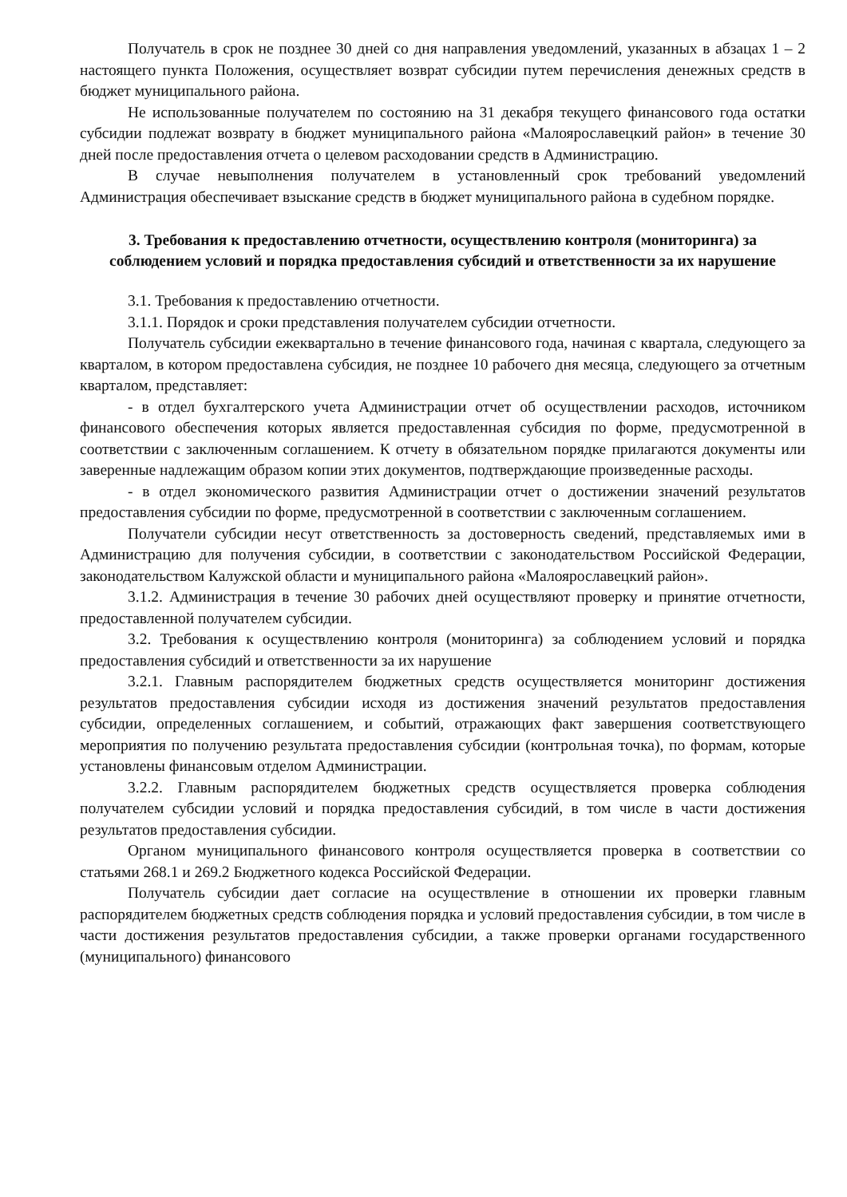Получатель в срок не позднее 30 дней со дня направления уведомлений, указанных в абзацах 1 – 2 настоящего пункта Положения, осуществляет возврат субсидии путем перечисления денежных средств в бюджет муниципального района.
Не использованные получателем по состоянию на 31 декабря текущего финансового года остатки субсидии подлежат возврату в бюджет муниципального района «Малоярославецкий район» в течение 30 дней после предоставления отчета о целевом расходовании средств в Администрацию.
В случае невыполнения получателем в установленный срок требований уведомлений Администрация обеспечивает взыскание средств в бюджет муниципального района в судебном порядке.
3. Требования к предоставлению отчетности, осуществлению контроля (мониторинга) за соблюдением условий и порядка предоставления субсидий и ответственности за их нарушение
3.1. Требования к предоставлению отчетности.
3.1.1. Порядок и сроки представления получателем субсидии отчетности.
Получатель субсидии ежеквартально в течение финансового года, начиная с квартала, следующего за кварталом, в котором предоставлена субсидия, не позднее 10 рабочего дня месяца, следующего за отчетным кварталом, представляет:
- в отдел бухгалтерского учета Администрации отчет об осуществлении расходов, источником финансового обеспечения которых является предоставленная субсидия по форме, предусмотренной в соответствии с заключенным соглашением. К отчету в обязательном порядке прилагаются документы или заверенные надлежащим образом копии этих документов, подтверждающие произведенные расходы.
- в отдел экономического развития Администрации отчет о достижении значений результатов предоставления субсидии по форме, предусмотренной в соответствии с заключенным соглашением.
Получатели субсидии несут ответственность за достоверность сведений, представляемых ими в Администрацию для получения субсидии, в соответствии с законодательством Российской Федерации, законодательством Калужской области и муниципального района «Малоярославецкий район».
3.1.2. Администрация в течение 30 рабочих дней осуществляют проверку и принятие отчетности, предоставленной получателем субсидии.
3.2. Требования к осуществлению контроля (мониторинга) за соблюдением условий и порядка предоставления субсидий и ответственности за их нарушение
3.2.1. Главным распорядителем бюджетных средств осуществляется мониторинг достижения результатов предоставления субсидии исходя из достижения значений результатов предоставления субсидии, определенных соглашением, и событий, отражающих факт завершения соответствующего мероприятия по получению результата предоставления субсидии (контрольная точка), по формам, которые установлены финансовым отделом Администрации.
3.2.2. Главным распорядителем бюджетных средств осуществляется проверка соблюдения получателем субсидии условий и порядка предоставления субсидий, в том числе в части достижения результатов предоставления субсидии.
Органом муниципального финансового контроля осуществляется проверка в соответствии со статьями 268.1 и 269.2 Бюджетного кодекса Российской Федерации.
Получатель субсидии дает согласие на осуществление в отношении их проверки главным распорядителем бюджетных средств соблюдения порядка и условий предоставления субсидии, в том числе в части достижения результатов предоставления субсидии, а также проверки органами государственного (муниципального) финансового